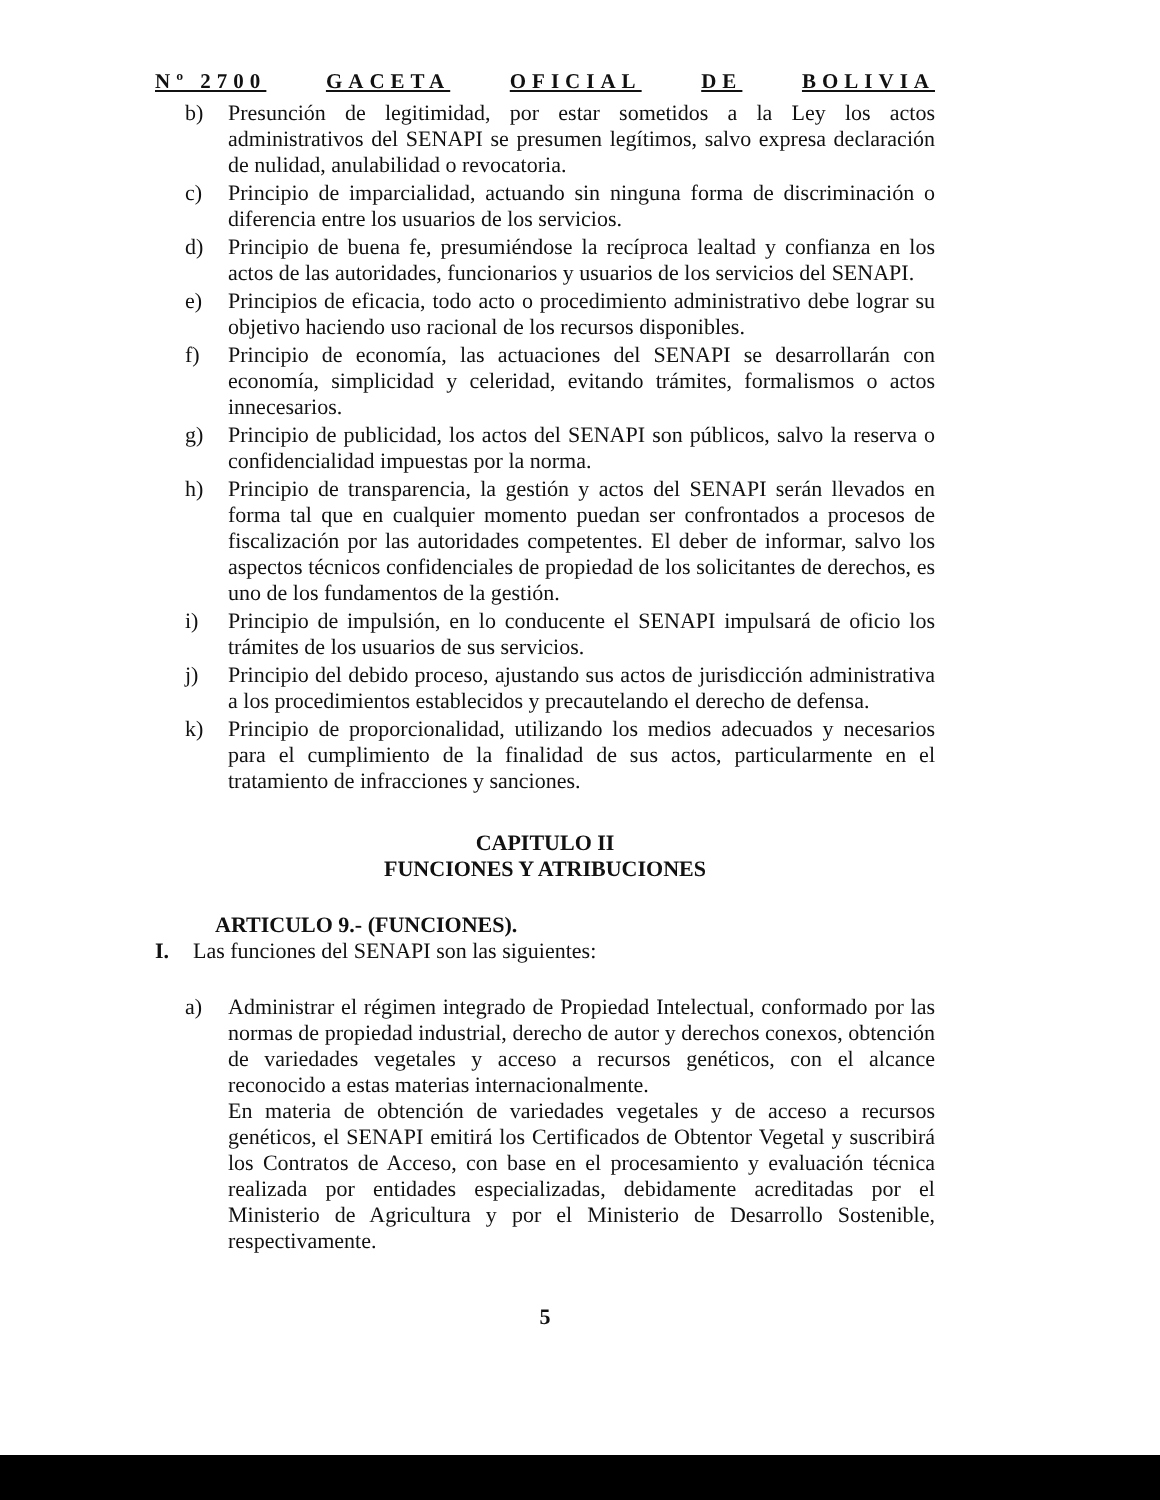Nº 2700 GACETA OFICIAL DE BOLIVIA
b) Presunción de legitimidad, por estar sometidos a la Ley los actos administrativos del SENAPI se presumen legítimos, salvo expresa declaración de nulidad, anulabilidad o revocatoria.
c) Principio de imparcialidad, actuando sin ninguna forma de discriminación o diferencia entre los usuarios de los servicios.
d) Principio de buena fe, presumiéndose la recíproca lealtad y confianza en los actos de las autoridades, funcionarios y usuarios de los servicios del SENAPI.
e) Principios de eficacia, todo acto o procedimiento administrativo debe lograr su objetivo haciendo uso racional de los recursos disponibles.
f) Principio de economía, las actuaciones del SENAPI se desarrollarán con economía, simplicidad y celeridad, evitando trámites, formalismos o actos innecesarios.
g) Principio de publicidad, los actos del SENAPI son públicos, salvo la reserva o confidencialidad impuestas por la norma.
h) Principio de transparencia, la gestión y actos del SENAPI serán llevados en forma tal que en cualquier momento puedan ser confrontados a procesos de fiscalización por las autoridades competentes. El deber de informar, salvo los aspectos técnicos confidenciales de propiedad de los solicitantes de derechos, es uno de los fundamentos de la gestión.
i) Principio de impulsión, en lo conducente el SENAPI impulsará de oficio los trámites de los usuarios de sus servicios.
j) Principio del debido proceso, ajustando sus actos de jurisdicción administrativa a los procedimientos establecidos y precautelando el derecho de defensa.
k) Principio de proporcionalidad, utilizando los medios adecuados y necesarios para el cumplimiento de la finalidad de sus actos, particularmente en el tratamiento de infracciones y sanciones.
CAPITULO II
FUNCIONES Y ATRIBUCIONES
ARTICULO 9.- (FUNCIONES).
I. Las funciones del SENAPI son las siguientes:
a) Administrar el régimen integrado de Propiedad Intelectual, conformado por las normas de propiedad industrial, derecho de autor y derechos conexos, obtención de variedades vegetales y acceso a recursos genéticos, con el alcance reconocido a estas materias internacionalmente.
En materia de obtención de variedades vegetales y de acceso a recursos genéticos, el SENAPI emitirá los Certificados de Obtentor Vegetal y suscribirá los Contratos de Acceso, con base en el procesamiento y evaluación técnica realizada por entidades especializadas, debidamente acreditadas por el Ministerio de Agricultura y por el Ministerio de Desarrollo Sostenible, respectivamente.
5